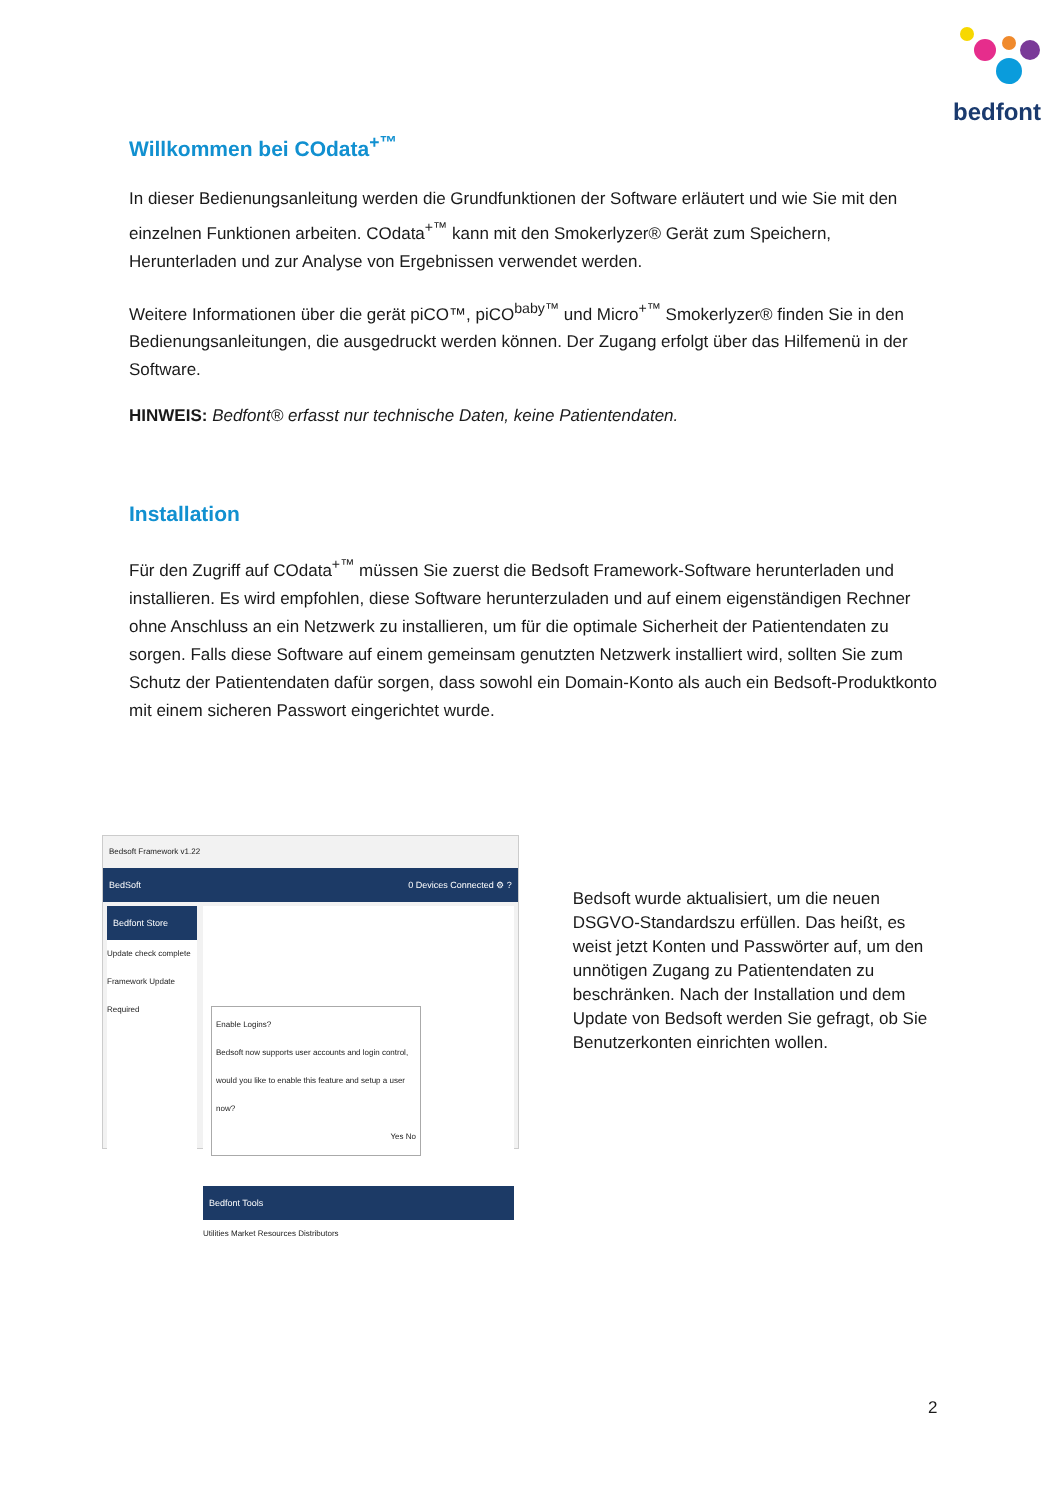bedfont
Willkommen bei COdata<sup>+™</sup>
In dieser Bedienungsanleitung werden die Grundfunktionen der Software erläutert und wie Sie mit den einzelnen Funktionen arbeiten. COdata<sup>+™</sup> kann mit den Smokerlyzer® Gerät zum Speichern, Herunterladen und zur Analyse von Ergebnissen verwendet werden.
Weitere Informationen über die gerät piCO™, piCO<sup>baby™</sup> und Micro<sup>+™</sup> Smokerlyzer® finden Sie in den Bedienungsanleitungen, die ausgedruckt werden können. Der Zugang erfolgt über das Hilfemenü in der Software.
HINWEIS: Bedfont® erfasst nur technische Daten, keine Patientendaten.
Installation
Für den Zugriff auf COdata<sup>+™</sup> müssen Sie zuerst die Bedsoft Framework-Software herunterladen und installieren. Es wird empfohlen, diese Software herunterzuladen und auf einem eigenständigen Rechner ohne Anschluss an ein Netzwerk zu installieren, um für die optimale Sicherheit der Patientendaten zu sorgen. Falls diese Software auf einem gemeinsam genutzten Netzwerk installiert wird, sollten Sie zum Schutz der Patientendaten dafür sorgen, dass sowohl ein Domain-Konto als auch ein Bedsoft-Produktkonto mit einem sicheren Passwort eingerichtet wurde.
Bedsoft Framework v1.22
BedSoft 0 Devices Connected ⚙ ?
Bedfont Store
Update check complete
Framework Update Required
Enable Logins?
Bedsoft now supports user accounts and login control, would you like to enable this feature and setup a user now?
Yes No
Bedfont Tools
Utilities Market Resources Distributors
Bedsoft wurde aktualisiert, um die neuen DSGVO-Standardszu erfüllen. Das heißt, es weist jetzt Konten und Passwörter auf, um den unnötigen Zugang zu Patientendaten zu beschränken. Nach der Installation und dem Update von Bedsoft werden Sie gefragt, ob Sie Benutzerkonten einrichten wollen.
2